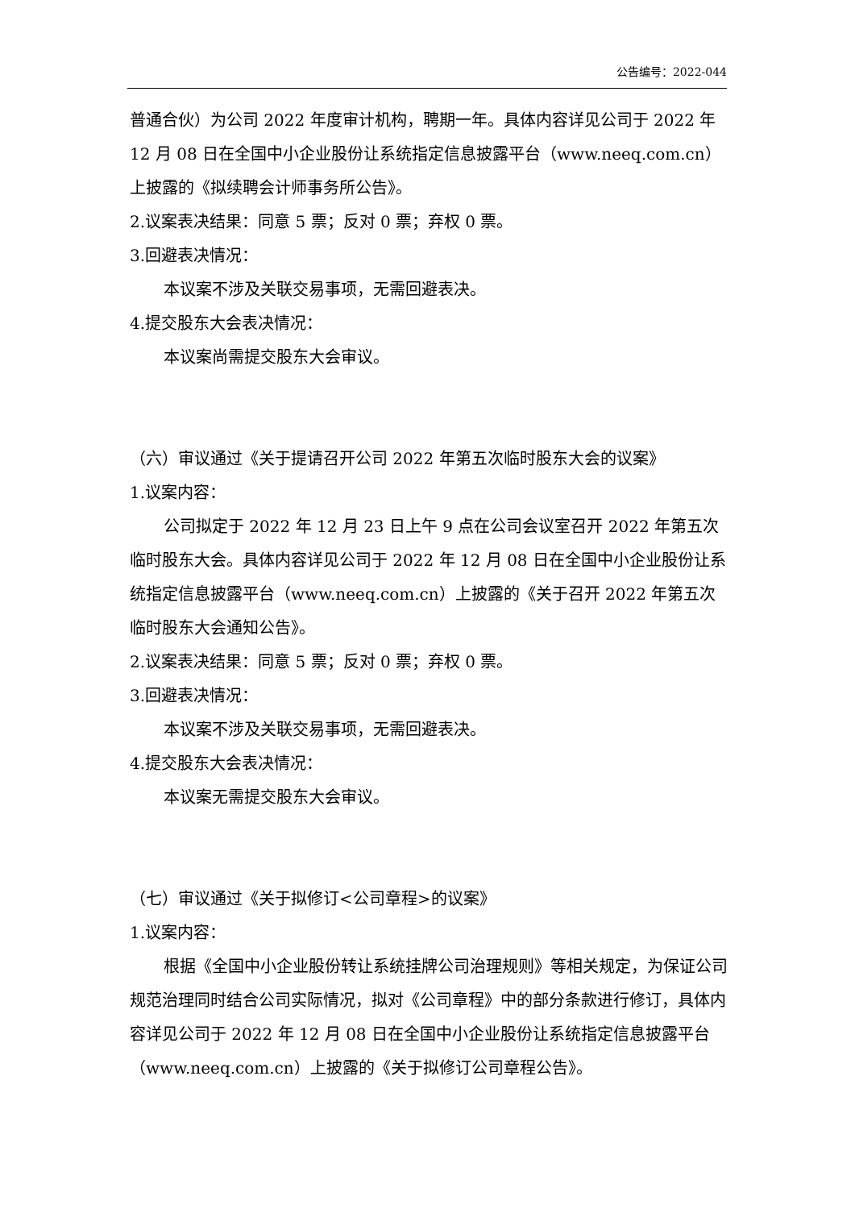公告编号：2022-044
普通合伙）为公司 2022 年度审计机构，聘期一年。具体内容详见公司于 2022 年 12 月 08 日在全国中小企业股份让系统指定信息披露平台（www.neeq.com.cn）上披露的《拟续聘会计师事务所公告》。
2.议案表决结果：同意 5 票；反对 0 票；弃权 0 票。
3.回避表决情况：
本议案不涉及关联交易事项，无需回避表决。
4.提交股东大会表决情况：
本议案尚需提交股东大会审议。
（六）审议通过《关于提请召开公司 2022 年第五次临时股东大会的议案》
1.议案内容：
公司拟定于 2022 年 12 月 23 日上午 9 点在公司会议室召开 2022 年第五次临时股东大会。具体内容详见公司于 2022 年 12 月 08 日在全国中小企业股份让系统指定信息披露平台（www.neeq.com.cn）上披露的《关于召开 2022 年第五次临时股东大会通知公告》。
2.议案表决结果：同意 5 票；反对 0 票；弃权 0 票。
3.回避表决情况：
本议案不涉及关联交易事项，无需回避表决。
4.提交股东大会表决情况：
本议案无需提交股东大会审议。
（七）审议通过《关于拟修订<公司章程>的议案》
1.议案内容：
根据《全国中小企业股份转让系统挂牌公司治理规则》等相关规定，为保证公司规范治理同时结合公司实际情况，拟对《公司章程》中的部分条款进行修订，具体内容详见公司于 2022 年 12 月 08 日在全国中小企业股份让系统指定信息披露平台（www.neeq.com.cn）上披露的《关于拟修订公司章程公告》。